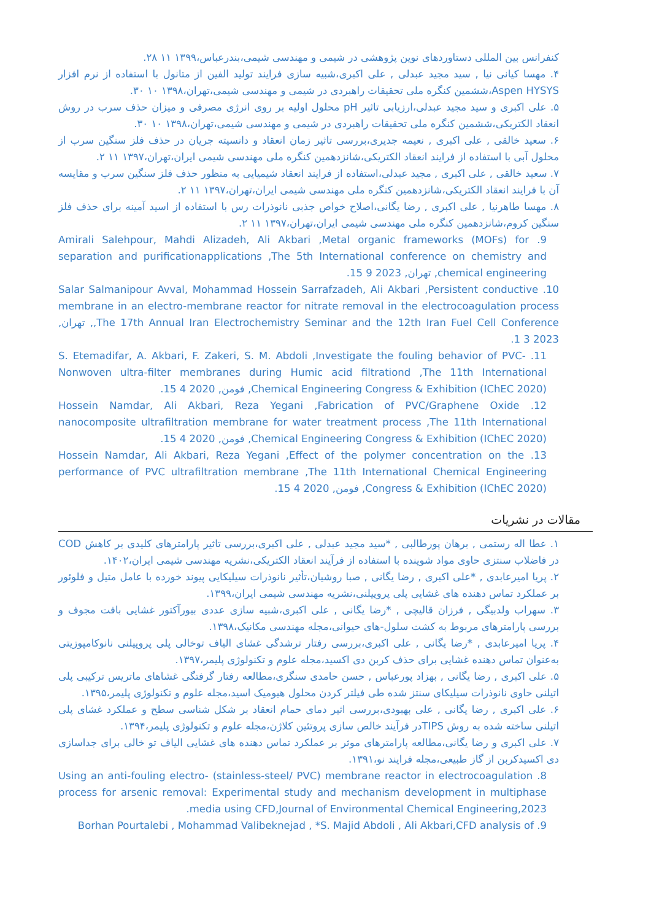کنفرانس بین المللی دستاوردهای نوین پژوهشی در شیمی و مهندسی شیمی،بندرعباس،۱۳۹۹ ۱۱ ۲۸.
۴. مهسا کیانی نیا , سید مجید عبدلی , علی اکبری،شبیه سازی فرایند تولید الفین از متانول با استفاده از نرم افزار Aspen HYSYS،ششمین کنگره ملی تحقیقات راهبردی در شیمی و مهندسی شیمی،تهران،۱۳۹۸ ۱۰ ۳۰.
۵. علی اکبری و سید مجید عبدلی،ارزیابی تاثیر pH محلول اولیه بر روی انرژی مصرفی و میزان حذف سرب در روش انعقاد الکتریکی،ششمین کنگره ملی تحقیقات راهبردی در شیمی و مهندسی شیمی،تهران،۱۳۹۸ ۱۰ ۳۰.
۶. سعید خالقی , علی اکبری , نعیمه جدیری،بررسی تاثیر زمان انعقاد و دانسیته جریان در حذف فلز سنگین سرب از محلول آبی با استفاده از فرایند انعقاد الکتریکی،شانزدهمین کنگره ملی مهندسی شیمی ایران،تهران،۱۳۹۷ ۱۱ ۲.
۷. سعید خالقی , علی اکبری , مجید عبدلی،استفاده از فرایند انعقاد شیمیایی به منظور حذف فلز سنگین سرب و مقایسه آن با فرایند انعقاد الکتریکی،شانزدهمین کنگره ملی مهندسی شیمی ایران،تهران،۱۳۹۷ ۱۱ ۲.
۸. مهسا طاهرنیا , علی اکبری , رضا یگانی،اصلاح خواص جذبی نانوذرات رس با استفاده از اسید آمینه برای حذف فلز سنگین کروم،شانزدهمین کنگره ملی مهندسی شیمی ایران،تهران،۱۳۹۷ ۱۱ ۲.
9. Amirali Salehpour, Mahdi Alizadeh, Ali Akbari ,Metal organic frameworks (MOFs) for separation and purificationapplications ,The 5th International conference on chemistry and chemical engineering, تهران, 2023 9 15.
10. Salar Salmanipour Avval, Mohammad Hossein Sarrafzadeh, Ali Akbari ,Persistent conductive membrane in an electro-membrane reactor for nitrate removal in the electrocoagulation process ,The 17th Annual Iran Electrochemistry Seminar and the 12th Iran Fuel Cell Conference, تهران, 2023 3 1.
11. S. Etemadifar, A. Akbari, F. Zakeri, S. M. Abdoli ,Investigate the fouling behavior of PVC-Nonwoven ultra-filter membranes during Humic acid filtrationd ,The 11th International Chemical Engineering Congress & Exhibition (IChEC 2020), فومن, 2020 4 15.
12. Hossein Namdar, Ali Akbari, Reza Yegani ,Fabrication of PVC/Graphene Oxide nanocomposite ultrafiltration membrane for water treatment process ,The 11th International Chemical Engineering Congress & Exhibition (IChEC 2020), فومن, 2020 4 15.
13. Hossein Namdar, Ali Akbari, Reza Yegani ,Effect of the polymer concentration on the performance of PVC ultrafiltration membrane ,The 11th International Chemical Engineering Congress & Exhibition (IChEC 2020), فومن, 2020 4 15.
مقالات در نشریات
۱. عطا اله رستمی , برهان پورطالبی , *سید مجید عبدلی , علی اکبری،بررسی تاثیر پارامترهای کلیدی بر کاهش COD در فاضلاب سنتزی حاوی مواد شوینده با استفاده از فرآیند انعقاد الکتریکی،نشریه مهندسی شیمی ایران،۱۴۰۲.
۲. پریا امیرعابدی , *علی اکبری , رضا یگانی , صبا روشیان،تأثیر نانوذرات سیلیکایی پیوند خورده با عامل متیل و فلوئور بر عملکرد تماس دهنده های غشایی پلی پروپیلنی،نشریه مهندسی شیمی ایران،۱۳۹۹.
۳. سهراب ولدبیگی , فرزان قالیچی , *رضا یگانی , علی اکبری،شبیه سازی عددی بیورآکتور غشایی بافت مجوف و بررسی پارامترهای مربوط به کشت سلول-های حیوانی،مجله مهندسی مکانیک،۱۳۹۸.
۴. پریا امیرعابدی , *رضا یگانی , علی اکبری،بررسی رفتار ترشدگی غشای الیاف توخالی پلی پروپیلنی نانوکامپوزیتی به‌عنوان تماس دهنده غشایی برای حذف کربن دی اکسید،مجله علوم و تکنولوژی پلیمر،۱۳۹۷.
۵. علی اکبری , رضا یگانی , بهزاد پورعباس , حسن حامدی سنگری،مطالعه رفتار گرفتگی غشاهای ماتریس ترکیبی پلی اتیلنی حاوی نانوذرات سیلیکای سنتز شده طی فیلتر کردن محلول هیومیک اسید،مجله علوم و تکنولوژی پلیمر،۱۳۹۵.
۶. علی اکبری , رضا یگانی , علی بهبودی،بررسی اثیر دمای حمام انعقاد بر شکل شناسی سطح و عملکرد غشای پلی اتیلنی ساخته شده به روش TIPSدر فرآیند خالص سازی پروتئین کلاژن،مجله علوم و تکنولوژی پلیمر،۱۳۹۴.
۷. علی اکبری و رضا یگانی،مطالعه پارامترهای موثر بر عملکرد تماس دهنده های غشایی الیاف تو خالی برای جداسازی دی اکسیدکربن از گاز طبیعی،مجله فرایند نو،۱۳۹۱.
8. Using an anti-fouling electro- (stainless-steel/ PVC) membrane reactor in electrocoagulation process for arsenic removal: Experimental study and mechanism development in multiphase media using CFD,Journal of Environmental Chemical Engineering,2023.
9. Borhan Pourtalebi , Mohammad Valibeknejad , *S. Majid Abdoli , Ali Akbari,CFD analysis of